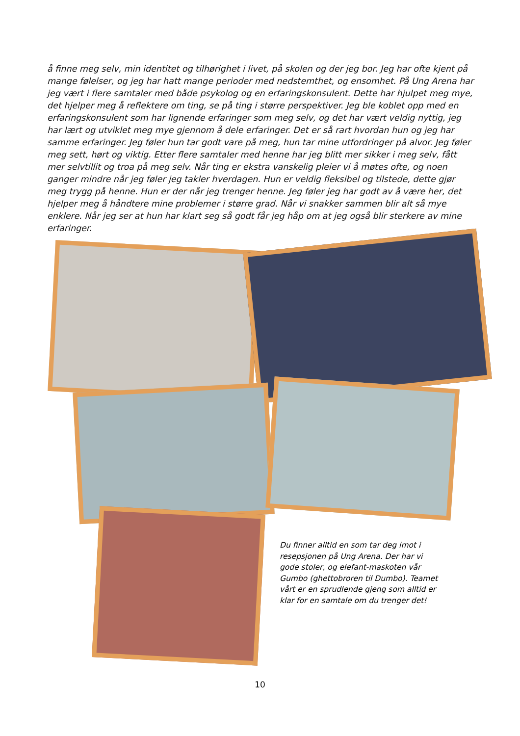å finne meg selv, min identitet og tilhørighet i livet, på skolen og der jeg bor. Jeg har ofte kjent på mange følelser, og jeg har hatt mange perioder med nedstemthet, og ensomhet. På Ung Arena har jeg vært i flere samtaler med både psykolog og en erfaringskonsulent. Dette har hjulpet meg mye, det hjelper meg å reflektere om ting, se på ting i større perspektiver. Jeg ble koblet opp med en erfaringskonsulent som har lignende erfaringer som meg selv, og det har vært veldig nyttig, jeg har lært og utviklet meg mye gjennom å dele erfaringer. Det er så rart hvordan hun og jeg har samme erfaringer. Jeg føler hun tar godt vare på meg, hun tar mine utfordringer på alvor. Jeg føler meg sett, hørt og viktig. Etter flere samtaler med henne har jeg blitt mer sikker i meg selv, fått mer selvtillit og troa på meg selv. Når ting er ekstra vanskelig pleier vi å møtes ofte, og noen ganger mindre når jeg føler jeg takler hverdagen. Hun er veldig fleksibel og tilstede, dette gjør meg trygg på henne. Hun er der når jeg trenger henne. Jeg føler jeg har godt av å være her, det hjelper meg å håndtere mine problemer i større grad. Når vi snakker sammen blir alt så mye enklere. Når jeg ser at hun har klart seg så godt får jeg håp om at jeg også blir sterkere av mine erfaringer.
Du finner alltid en som tar deg imot i resepsjonen på Ung Arena. Der har vi gode stoler, og elefant-maskoten vår Gumbo (ghettobroren til Dumbo). Teamet vårt er en sprudlende gjeng som alltid er klar for en samtale om du trenger det!
10